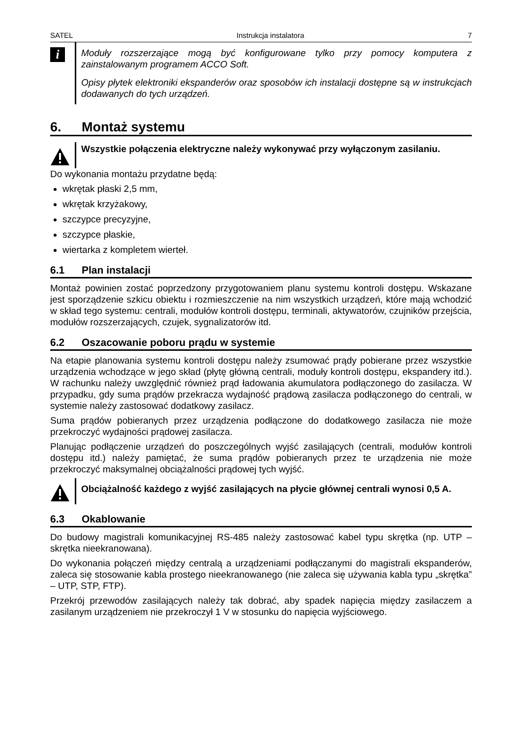SATEL Instrukcja instalatora 7
i
Moduły rozszerzające mogą być konfigurowane tylko przy pomocy komputera z zainstalowanym programem ACCO Soft.
Opisy płytek elektroniki ekspanderów oraz sposobów ich instalacji dostępne są w instrukcjach dodawanych do tych urządzeń.
6. Montaż systemu
Wszystkie połączenia elektryczne należy wykonywać przy wyłączonym zasilaniu.
Do wykonania montażu przydatne będą:
wkrętak płaski 2,5 mm,
wkrętak krzyżakowy,
szczypce precyzyjne,
szczypce płaskie,
wiertarka z kompletem wierteł.
6.1 Plan instalacji
Montaż powinien zostać poprzedzony przygotowaniem planu systemu kontroli dostępu. Wskazane jest sporządzenie szkicu obiektu i rozmieszczenie na nim wszystkich urządzeń, które mają wchodzić w skład tego systemu: centrali, modułów kontroli dostępu, terminali, aktywatorów, czujników przejścia, modułów rozszerzających, czujek, sygnalizatorów itd.
6.2 Oszacowanie poboru prądu w systemie
Na etapie planowania systemu kontroli dostępu należy zsumować prądy pobierane przez wszystkie urządzenia wchodzące w jego skład (płytę główną centrali, moduły kontroli dostępu, ekspandery itd.). W rachunku należy uwzględnić również prąd ładowania akumulatora podłączonego do zasilacza. W przypadku, gdy suma prądów przekracza wydajność prądową zasilacza podłączonego do centrali, w systemie należy zastosować dodatkowy zasilacz.
Suma prądów pobieranych przez urządzenia podłączone do dodatkowego zasilacza nie może przekroczyć wydajności prądowej zasilacza.
Planując podłączenie urządzeń do poszczególnych wyjść zasilających (centrali, modułów kontroli dostępu itd.) należy pamiętać, że suma prądów pobieranych przez te urządzenia nie może przekroczyć maksymalnej obciążalności prądowej tych wyjść.
Obciążalność każdego z wyjść zasilających na płycie głównej centrali wynosi 0,5 A.
6.3 Okablowanie
Do budowy magistrali komunikacyjnej RS-485 należy zastosować kabel typu skrętka (np. UTP – skrętka nieekranowana).
Do wykonania połączeń między centralą a urządzeniami podłączanymi do magistrali ekspanderów, zaleca się stosowanie kabla prostego nieekranowanego (nie zaleca się używania kabla typu „skrętka” – UTP, STP, FTP).
Przekrój przewodów zasilających należy tak dobrać, aby spadek napięcia między zasilaczem a zasilanym urządzeniem nie przekroczył 1 V w stosunku do napięcia wyjściowego.